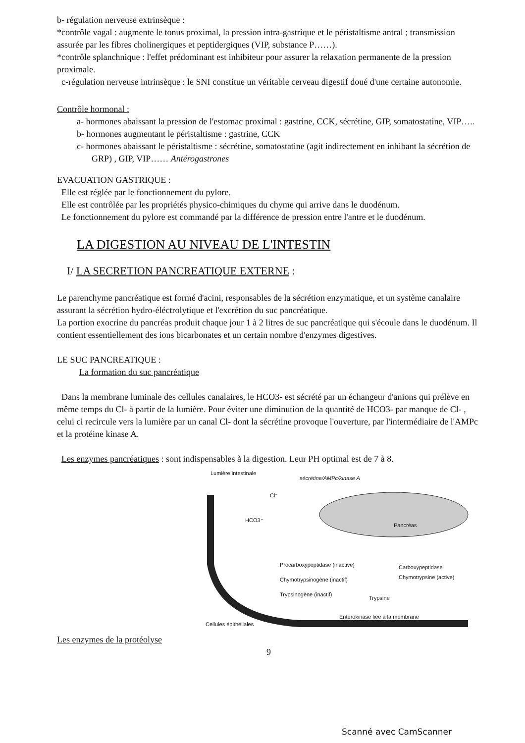b- régulation nerveuse extrinsèque :
*contrôle vagal : augmente le tonus proximal, la pression intra-gastrique et le péristaltisme antral ; transmission assurée par les fibres cholinergiques et peptidergiques (VIP, substance P……).
*contrôle splanchnique : l'effet prédominant est inhibiteur pour assurer la relaxation permanente de la pression proximale.
c-régulation nerveuse intrinsèque : le SNI constitue un véritable cerveau digestif doué d'une certaine autonomie.
Contrôle hormonal :
a- hormones abaissant la pression de l'estomac proximal : gastrine, CCK, sécrétine, GIP, somatostatine, VIP…..
b- hormones augmentant le péristaltisme : gastrine, CCK
c- hormones abaissant le péristaltisme : sécrétine, somatostatine (agit indirectement en inhibant la sécrétion de GRP) , GIP, VIP…… Antérogastrones
EVACUATION GASTRIQUE :
Elle est réglée par le fonctionnement du pylore.
Elle est contrôlée par les propriétés physico-chimiques du chyme qui arrive dans le duodénum.
Le fonctionnement du pylore est commandé par la différence de pression entre l'antre et le duodénum.
LA DIGESTION AU NIVEAU DE L'INTESTIN
I/ LA SECRETION PANCREATIQUE EXTERNE :
Le parenchyme pancréatique est formé d'acini, responsables de la sécrétion enzymatique, et un système canalaire assurant la sécrétion hydro-éléctrolytique et l'excrétion du suc pancréatique.
La portion exocrine du pancréas produit chaque jour 1 à 2 litres de suc pancréatique qui s'écoule dans le duodénum. Il contient essentiellement des ions bicarbonates et un certain nombre d'enzymes digestives.
LE SUC PANCREATIQUE :
La formation du suc pancréatique
Dans la membrane luminale des cellules canalaires, le HCO3- est sécrété par un échangeur d'anions qui prélève en même temps du Cl- à partir de la lumière. Pour éviter une diminution de la quantité de HCO3- par manque de Cl- , celui ci recircule vers la lumière par un canal Cl- dont la sécrétine provoque l'ouverture, par l'intermédiaire de l'AMPc et la protéine kinase A.
Les enzymes pancréatiques : sont indispensables à la digestion. Leur PH optimal est de 7 à 8.
Lumière intestinale
sécrétine/AMPc/kinase A
HCO3⁻
Cl⁻
Pancréas
Procarboxypeptidase (inactive) Carboxypeptidase
Chymotrypsinogène (inactif) Chymotrypsine (active)
Trypsinogène (inactif)
Trypsine
Entérokinase liée à la membrane
Cellules épithéliales
Les enzymes de la protéolyse
9
Scanné avec CamScanner